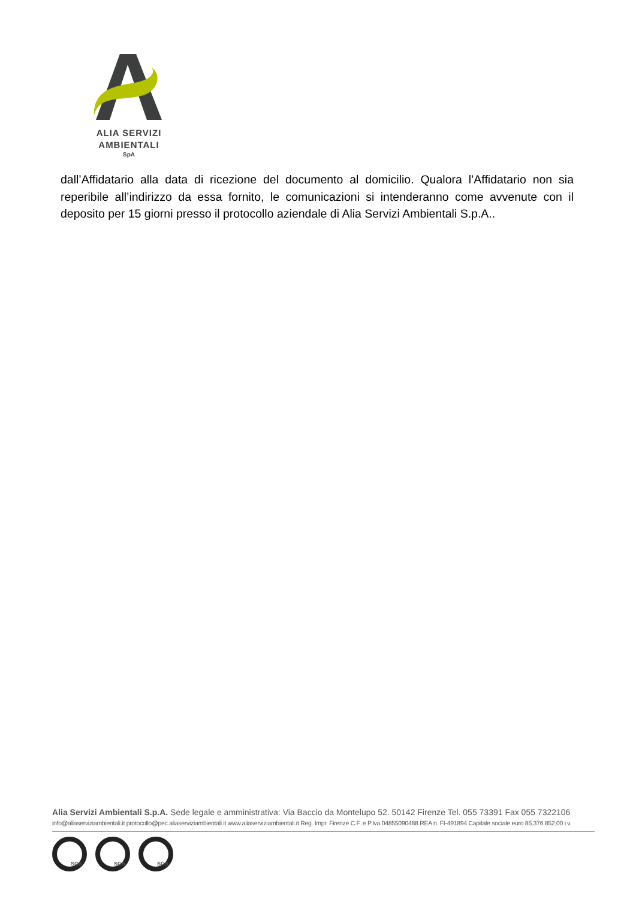ALIA SERVIZI
AMBIENTALI
SpA
dall’Affidatario alla data di ricezione del documento al domicilio. Qualora l’Affidatario non sia reperibile all’indirizzo da essa fornito, le comunicazioni si intenderanno come avvenute con il deposito per 15 giorni presso il protocollo aziendale di Alia Servizi Ambientali S.p.A..
Alia Servizi Ambientali S.p.A. Sede legale e amministrativa: Via Baccio da Montelupo 52. 50142 Firenze Tel. 055 73391 Fax 055 7322106
info@aliaserviziambientali.it protocollo@pec.aliaserviziambientali.it www.aliaserviziambientali.it Reg. Impr. Firenze C.F. e P.Iva 04855090488 REA n. FI-491894 Capitale sociale euro 85.376.852,00 i.v.
SGS SGS SGS